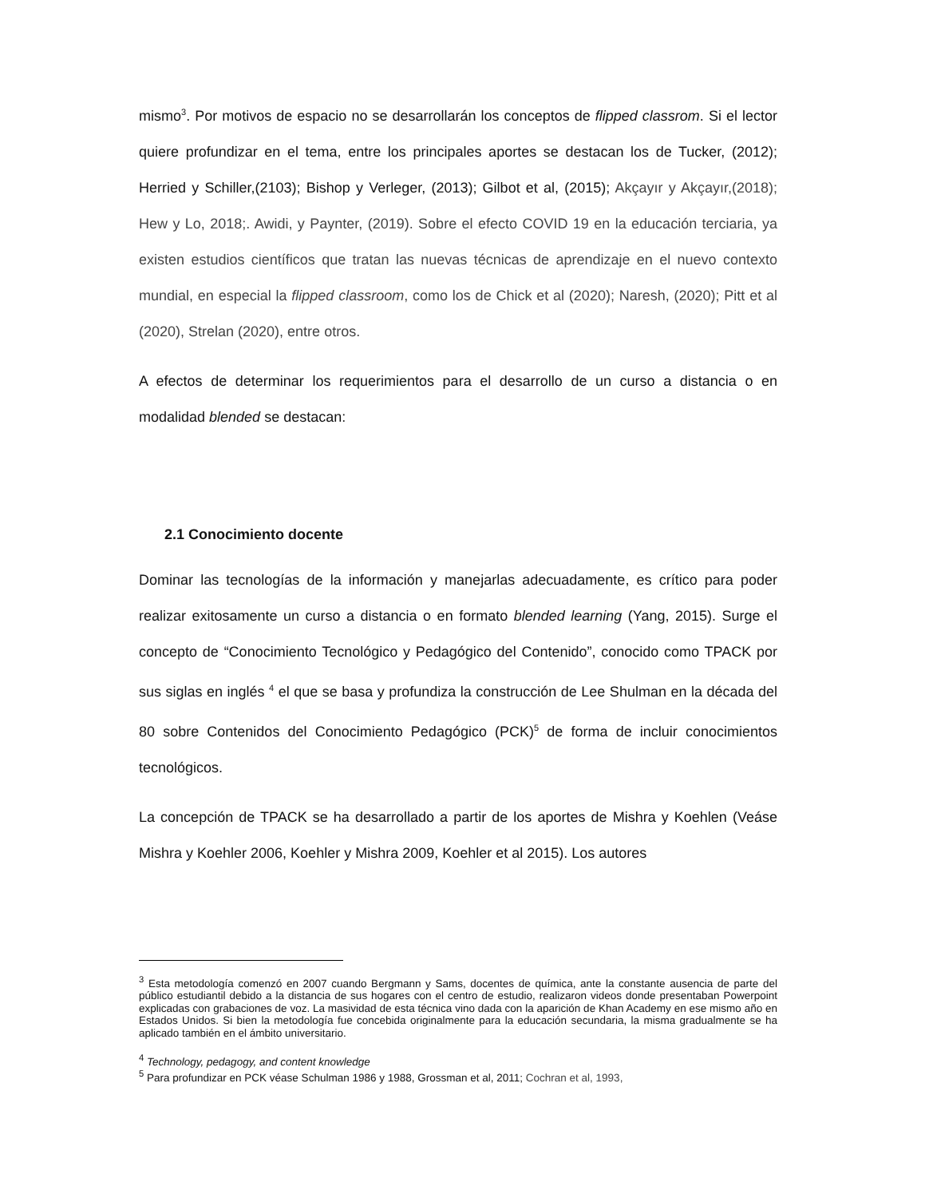mismo<sup>3</sup>. Por motivos de espacio no se desarrollarán los conceptos de flipped classrom. Si el lector quiere profundizar en el tema, entre los principales aportes se destacan los de Tucker, (2012); Herried y Schiller,(2103); Bishop y Verleger, (2013); Gilbot et al, (2015); Akçayır y Akçayır,(2018); Hew y Lo, 2018;. Awidi, y Paynter, (2019). Sobre el efecto COVID 19 en la educación terciaria, ya existen estudios científicos que tratan las nuevas técnicas de aprendizaje en el nuevo contexto mundial, en especial la flipped classroom, como los de Chick et al (2020); Naresh, (2020); Pitt et al (2020), Strelan (2020), entre otros.
A efectos de determinar los requerimientos para el desarrollo de un curso a distancia o en modalidad blended se destacan:
2.1 Conocimiento docente
Dominar las tecnologías de la información y manejarlas adecuadamente, es crítico para poder realizar exitosamente un curso a distancia o en formato blended learning (Yang, 2015). Surge el concepto de “Conocimiento Tecnológico y Pedagógico del Contenido”, conocido como TPACK por sus siglas en inglés <sup>4</sup> el que se basa y profundiza la construcción de Lee Shulman en la década del 80 sobre Contenidos del Conocimiento Pedagógico (PCK)<sup>5</sup> de forma de incluir conocimientos tecnológicos.
La concepción de TPACK se ha desarrollado a partir de los aportes de Mishra y Koehlen (Veáse Mishra y Koehler 2006, Koehler y Mishra 2009, Koehler et al 2015). Los autores
<sup>3</sup> Esta metodología comenzó en 2007 cuando Bergmann y Sams, docentes de química, ante la constante ausencia de parte del público estudiantil debido a la distancia de sus hogares con el centro de estudio, realizaron videos donde presentaban Powerpoint explicadas con grabaciones de voz. La masividad de esta técnica vino dada con la aparición de Khan Academy en ese mismo año en Estados Unidos. Si bien la metodología fue concebida originalmente para la educación secundaria, la misma gradualmente se ha aplicado también en el ámbito universitario.
<sup>4</sup> Technology, pedagogy, and content knowledge
<sup>5</sup> Para profundizar en PCK véase Schulman 1986 y 1988, Grossman et al, 2011; Cochran et al, 1993,